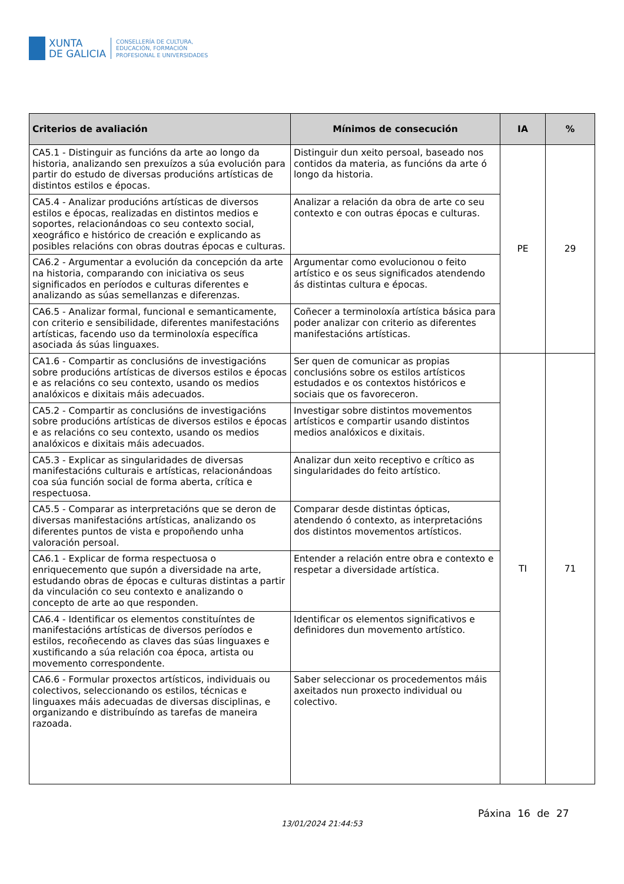XUNTA
DE GALICIA
CONSELLERÍA DE CULTURA,
EDUCACIÓN, FORMACIÓN
PROFESIONAL E UNIVERSIDADES
| Criterios de avaliación | Mínimos de consecución | IA | % |
| --- | --- | --- | --- |
| CA5.1 - Distinguir as funcións da arte ao longo da historia, analizando sen prexuízos a súa evolución para partir do estudo de diversas producións artísticas de distintos estilos e épocas. | Distinguir dun xeito persoal, baseado nos contidos da materia, as funcións da arte ó longo da historia. | PE | 29 |
| CA5.4 - Analizar producións artísticas de diversos estilos e épocas, realizadas en distintos medios e soportes, relacionándoas co seu contexto social, xeográfico e histórico de creación e explicando as posibles relacións con obras doutras épocas e culturas. | Analizar a relación da obra de arte co seu contexto e con outras épocas e culturas. | | |
| CA6.2 - Argumentar a evolución da concepción da arte na historia, comparando con iniciativa os seus significados en períodos e culturas diferentes e analizando as súas semellanzas e diferenzas. | Argumentar como evolucionou o feito artístico e os seus significados atendendo ás distintas cultura e épocas. | | |
| CA6.5 - Analizar formal, funcional e semanticamente, con criterio e sensibilidade, diferentes manifestacións artísticas, facendo uso da terminoloxía específica asociada ás súas linguaxes. | Coñecer a terminoloxía artística básica para poder analizar con criterio as diferentes manifestacións artísticas. | | |
| CA1.6 - Compartir as conclusións de investigacións sobre producións artísticas de diversos estilos e épocas e as relacións co seu contexto, usando os medios analóxicos e dixitais máis adecuados. | Ser quen de comunicar as propias conclusións sobre os estilos artísticos estudados e os contextos históricos e sociais que os favoreceron. | TI | 71 |
| CA5.2 - Compartir as conclusións de investigacións sobre producións artísticas de diversos estilos e épocas e as relacións co seu contexto, usando os medios analóxicos e dixitais máis adecuados. | Investigar sobre distintos movementos artísticos e compartir usando distintos medios analóxicos e dixitais. | | |
| CA5.3 - Explicar as singularidades de diversas manifestacións culturais e artísticas, relacionándoas coa súa función social de forma aberta, crítica e respectuosa. | Analizar dun xeito receptivo e crítico as singularidades do feito artístico. | | |
| CA5.5 - Comparar as interpretacións que se deron de diversas manifestacións artísticas, analizando os diferentes puntos de vista e propoñendo unha valoración persoal. | Comparar desde distintas ópticas, atendendo ó contexto, as interpretacións dos distintos movementos artísticos. | | |
| CA6.1 - Explicar de forma respectuosa o enriquecemento que supón a diversidade na arte, estudando obras de épocas e culturas distintas a partir da vinculación co seu contexto e analizando o concepto de arte ao que responden. | Entender a relación entre obra e contexto e respetar a diversidade artística. | | |
| CA6.4 - Identificar os elementos constituíntes de manifestacións artísticas de diversos períodos e estilos, recoñecendo as claves das súas linguaxes e xustificando a súa relación coa época, artista ou movemento correspondente. | Identificar os elementos significativos e definidores dun movemento artístico. | | |
| CA6.6 - Formular proxectos artísticos, individuais ou colectivos, seleccionando os estilos, técnicas e linguaxes máis adecuadas de diversas disciplinas, e organizando e distribuíndo as tarefas de maneira razoada. | Saber seleccionar os procedementos máis axeitados nun proxecto individual ou colectivo. | | |
Páxina 16 de 27
13/01/2024 21:44:53